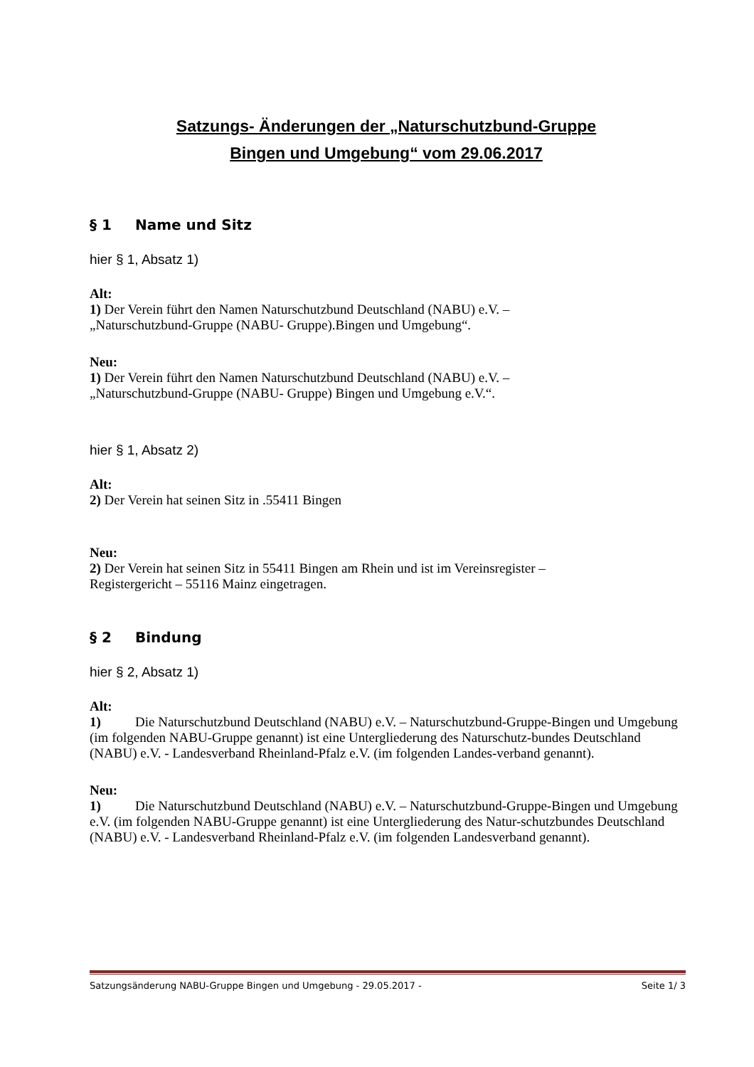Satzungs- Änderungen der „Naturschutzbund-Gruppe
Bingen und Umgebung“ vom 29.06.2017
§ 1 Name und Sitz
hier § 1, Absatz 1)
Alt:
1) Der Verein führt den Namen Naturschutzbund Deutschland (NABU) e.V. –
„Naturschutzbund-Gruppe (NABU- Gruppe).Bingen und Umgebung“.
Neu:
1) Der Verein führt den Namen Naturschutzbund Deutschland (NABU) e.V. –
„Naturschutzbund-Gruppe (NABU- Gruppe) Bingen und Umgebung e.V.“.
hier § 1, Absatz 2)
Alt:
2) Der Verein hat seinen Sitz in .55411 Bingen
Neu:
2) Der Verein hat seinen Sitz in 55411 Bingen am Rhein und ist im Vereinsregister –
Registergericht – 55116 Mainz eingetragen.
§ 2 Bindung
hier § 2, Absatz 1)
Alt:
1) Die Naturschutzbund Deutschland (NABU) e.V. – Naturschutzbund-Gruppe-Bingen und Umgebung (im folgenden NABU-Gruppe genannt) ist eine Untergliederung des Naturschutz-bundes Deutschland (NABU) e.V. - Landesverband Rheinland-Pfalz e.V. (im folgenden Landes-verband genannt).
Neu:
1) Die Naturschutzbund Deutschland (NABU) e.V. – Naturschutzbund-Gruppe-Bingen und Umgebung e.V. (im folgenden NABU-Gruppe genannt) ist eine Untergliederung des Natur-schutzbundes Deutschland (NABU) e.V. - Landesverband Rheinland-Pfalz e.V. (im folgenden Landesverband genannt).
Satzungsänderung NABU-Gruppe Bingen und Umgebung - 29.05.2017 - Seite 1/ 3